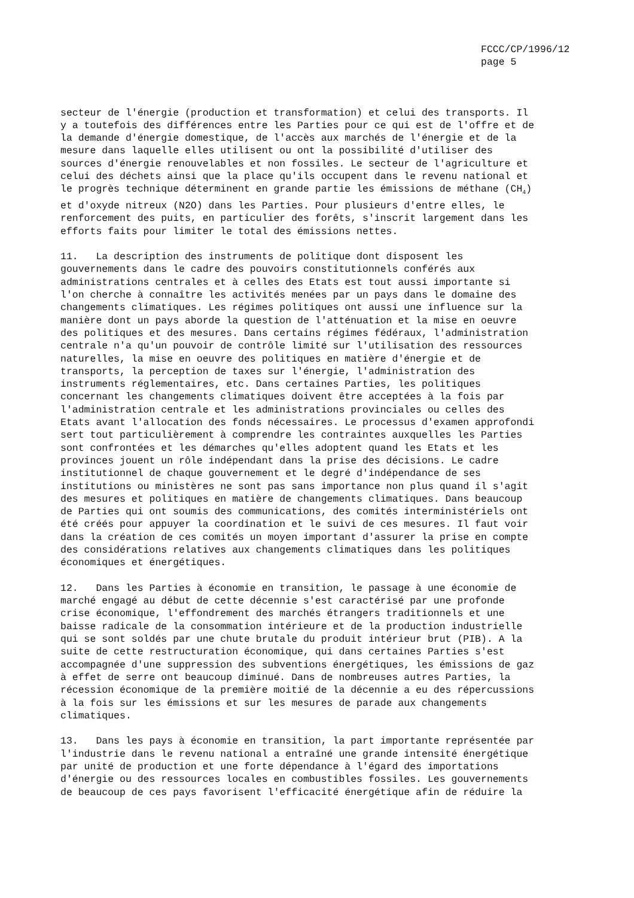FCCC/CP/1996/12 page 5
secteur de l'énergie (production et transformation) et celui des transports. Il y a toutefois des différences entre les Parties pour ce qui est de l'offre et de la demande d'énergie domestique, de l'accès aux marchés de l'énergie et de la mesure dans laquelle elles utilisent ou ont la possibilité d'utiliser des sources d'énergie renouvelables et non fossiles. Le secteur de l'agriculture et celui des déchets ainsi que la place qu'ils occupent dans le revenu national et le progrès technique déterminent en grande partie les émissions de méthane (CH<sub>4</sub>) et d'oxyde nitreux (N2O) dans les Parties. Pour plusieurs d'entre elles, le renforcement des puits, en particulier des forêts, s'inscrit largement dans les efforts faits pour limiter le total des émissions nettes.
11. La description des instruments de politique dont disposent les gouvernements dans le cadre des pouvoirs constitutionnels conférés aux administrations centrales et à celles des Etats est tout aussi importante si l'on cherche à connaître les activités menées par un pays dans le domaine des changements climatiques. Les régimes politiques ont aussi une influence sur la manière dont un pays aborde la question de l'atténuation et la mise en oeuvre des politiques et des mesures. Dans certains régimes fédéraux, l'administration centrale n'a qu'un pouvoir de contrôle limité sur l'utilisation des ressources naturelles, la mise en oeuvre des politiques en matière d'énergie et de transports, la perception de taxes sur l'énergie, l'administration des instruments réglementaires, etc. Dans certaines Parties, les politiques concernant les changements climatiques doivent être acceptées à la fois par l'administration centrale et les administrations provinciales ou celles des Etats avant l'allocation des fonds nécessaires. Le processus d'examen approfondi sert tout particulièrement à comprendre les contraintes auxquelles les Parties sont confrontées et les démarches qu'elles adoptent quand les Etats et les provinces jouent un rôle indépendant dans la prise des décisions. Le cadre institutionnel de chaque gouvernement et le degré d'indépendance de ses institutions ou ministères ne sont pas sans importance non plus quand il s'agit des mesures et politiques en matière de changements climatiques. Dans beaucoup de Parties qui ont soumis des communications, des comités interministériels ont été créés pour appuyer la coordination et le suivi de ces mesures. Il faut voir dans la création de ces comités un moyen important d'assurer la prise en compte des considérations relatives aux changements climatiques dans les politiques économiques et énergétiques.
12. Dans les Parties à économie en transition, le passage à une économie de marché engagé au début de cette décennie s'est caractérisé par une profonde crise économique, l'effondrement des marchés étrangers traditionnels et une baisse radicale de la consommation intérieure et de la production industrielle qui se sont soldés par une chute brutale du produit intérieur brut (PIB). A la suite de cette restructuration économique, qui dans certaines Parties s'est accompagnée d'une suppression des subventions énergétiques, les émissions de gaz à effet de serre ont beaucoup diminué. Dans de nombreuses autres Parties, la récession économique de la première moitié de la décennie a eu des répercussions à la fois sur les émissions et sur les mesures de parade aux changements climatiques.
13. Dans les pays à économie en transition, la part importante représentée par l'industrie dans le revenu national a entraîné une grande intensité énergétique par unité de production et une forte dépendance à l'égard des importations d'énergie ou des ressources locales en combustibles fossiles. Les gouvernements de beaucoup de ces pays favorisent l'efficacité énergétique afin de réduire la